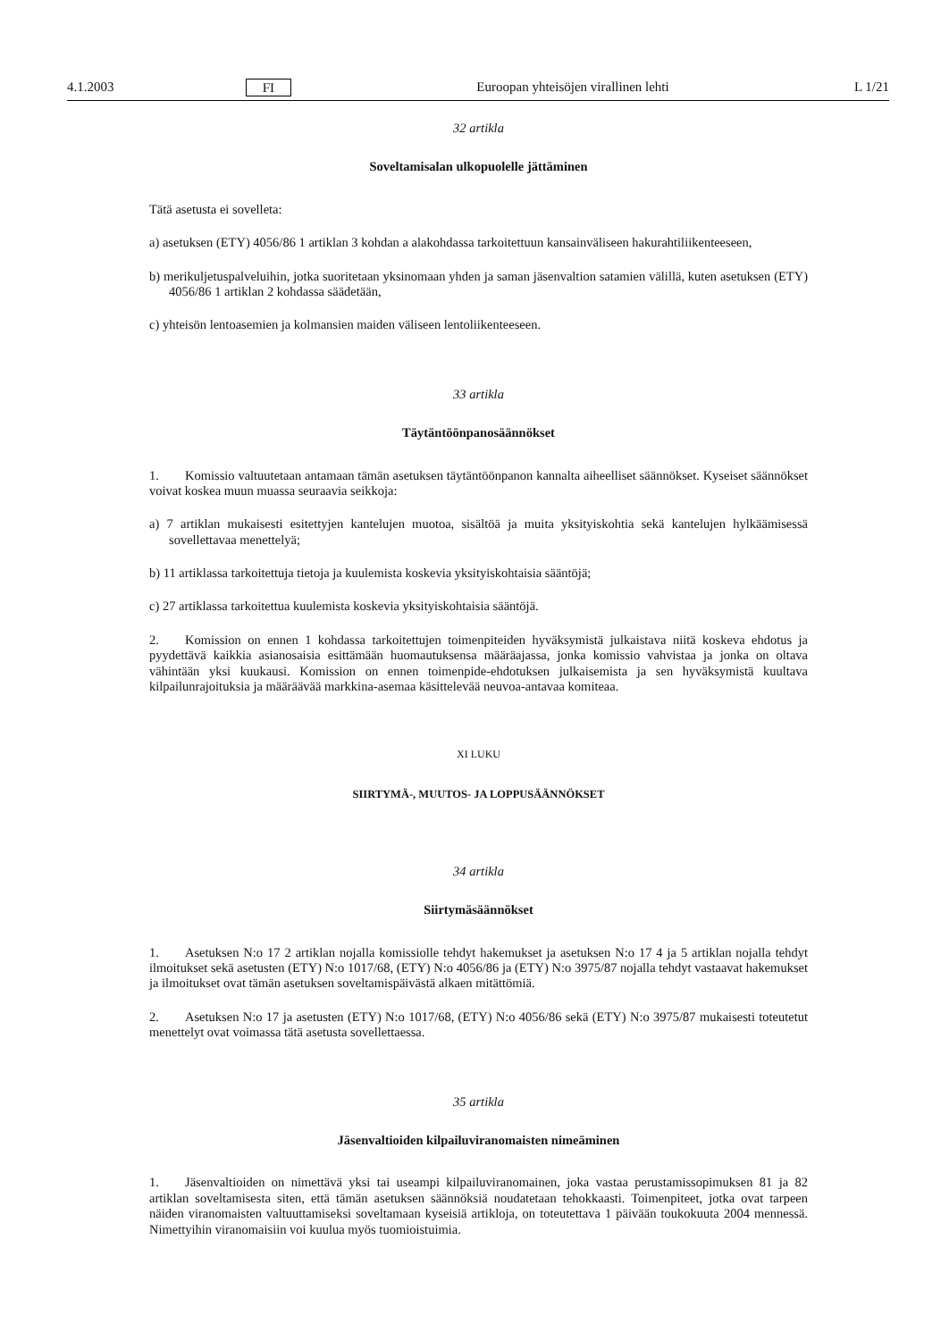4.1.2003 FI Euroopan yhteisöjen virallinen lehti L 1/21
32 artikla
Soveltamisalan ulkopuolelle jättäminen
Tätä asetusta ei sovelleta:
a) asetuksen (ETY) 4056/86 1 artiklan 3 kohdan a alakohdassa tarkoitettuun kansainväliseen hakurahtiliikenteeseen,
b) merikuljetuspalveluihin, jotka suoritetaan yksinomaan yhden ja saman jäsenvaltion satamien välillä, kuten asetuksen (ETY) 4056/86 1 artiklan 2 kohdassa säädetään,
c) yhteisön lentoasemien ja kolmansien maiden väliseen lentoliikenteeseen.
33 artikla
Täytäntöönpanosäännökset
1. Komissio valtuutetaan antamaan tämän asetuksen täytäntöönpanon kannalta aiheelliset säännökset. Kyseiset säännökset voivat koskea muun muassa seuraavia seikkoja:
a) 7 artiklan mukaisesti esitettyjen kantelujen muotoa, sisältöä ja muita yksityiskohtia sekä kantelujen hylkäämisessä sovellettavaa menettelyä;
b) 11 artiklassa tarkoitettuja tietoja ja kuulemista koskevia yksityiskohtaisia sääntöjä;
c) 27 artiklassa tarkoitettua kuulemista koskevia yksityiskohtaisia sääntöjä.
2. Komission on ennen 1 kohdassa tarkoitettujen toimenpiteiden hyväksymistä julkaistava niitä koskeva ehdotus ja pyydettävä kaikkia asianosaisia esittämään huomautuksensa määräajassa, jonka komissio vahvistaa ja jonka on oltava vähintään yksi kuukausi. Komission on ennen toimenpide-ehdotuksen julkaisemista ja sen hyväksymistä kuultava kilpailunrajoituksia ja määräävää markkina-asemaa käsittelevää neuvoa-antavaa komiteaa.
XI LUKU
SIIRTYMÄ-, MUUTOS- JA LOPPUSÄÄNNÖKSET
34 artikla
Siirtymäsäännökset
1. Asetuksen N:o 17 2 artiklan nojalla komissiolle tehdyt hakemukset ja asetuksen N:o 17 4 ja 5 artiklan nojalla tehdyt ilmoitukset sekä asetusten (ETY) N:o 1017/68, (ETY) N:o 4056/86 ja (ETY) N:o 3975/87 nojalla tehdyt vastaavat hakemukset ja ilmoitukset ovat tämän asetuksen soveltamispäivästä alkaen mitättömiä.
2. Asetuksen N:o 17 ja asetusten (ETY) N:o 1017/68, (ETY) N:o 4056/86 sekä (ETY) N:o 3975/87 mukaisesti toteutetut menettelyt ovat voimassa tätä asetusta sovellettaessa.
35 artikla
Jäsenvaltioiden kilpailuviranomaisten nimeäminen
1. Jäsenvaltioiden on nimettävä yksi tai useampi kilpailuviranomainen, joka vastaa perustamissopimuksen 81 ja 82 artiklan soveltamisesta siten, että tämän asetuksen säännöksiä noudatetaan tehokkaasti. Toimenpiteet, jotka ovat tarpeen näiden viranomaisten valtuuttamiseksi soveltamaan kyseisiä artikloja, on toteutettava 1 päivään toukokuuta 2004 mennessä. Nimettyihin viranomaisiin voi kuulua myös tuomioistuimia.